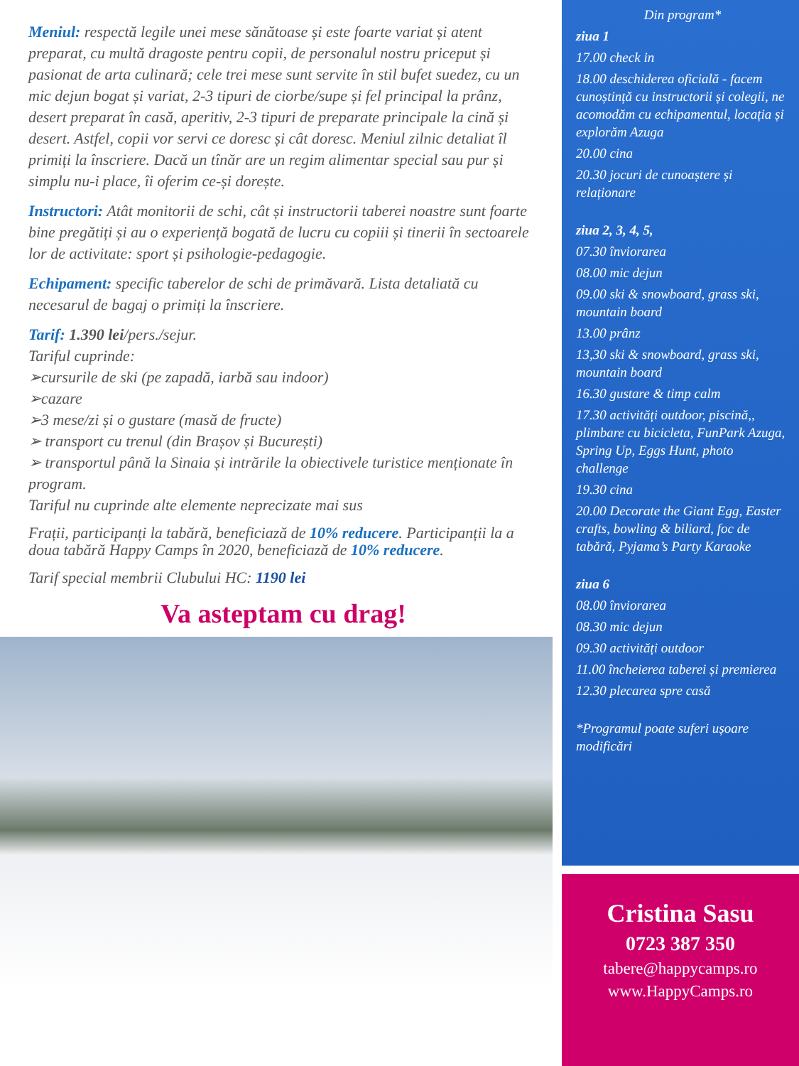Meniul: respectă legile unei mese sănătoase și este foarte variat și atent preparat, cu multă dragoste pentru copii, de personalul nostru priceput și pasionat de arta culinară; cele trei mese sunt servite în stil bufet suedez, cu un mic dejun bogat și variat, 2-3 tipuri de ciorbe/supe și fel principal la prânz, desert preparat în casă, aperitiv, 2-3 tipuri de preparate principale la cină și desert. Astfel, copii vor servi ce doresc și cât doresc. Meniul zilnic detaliat îl primiți la înscriere. Dacă un tînăr are un regim alimentar special sau pur și simplu nu-i place, îi oferim ce-și dorește.
Instructori: Atât monitorii de schi, cât și instructorii taberei noastre sunt foarte bine pregătiți și au o experiență bogată de lucru cu copiii și tinerii în sectoarele lor de activitate: sport și psihologie-pedagogie.
Echipament: specific taberelor de schi de primăvară. Lista detaliată cu necesarul de bagaj o primiți la înscriere.
Tarif: 1.390 lei/pers./sejur.
Tariful cuprinde:
➢cursurile de ski (pe zapadă, iarbă sau indoor)
➢cazare
➢3 mese/zi și o gustare (masă de fructe)
➢ transport cu trenul (din Brașov și București)
➢ transportul până la Sinaia și intrările la obiectivele turistice menționate în program.
Tariful nu cuprinde alte elemente neprecizate mai sus
Frații, participanți la tabără, beneficiază de 10% reducere. Participanții la a doua tabără Happy Camps în 2020, beneficiază de 10% reducere.
Tarif special membrii Clubului HC: 1190 lei
Va asteptam cu drag!
Din program*
ziua 1
17.00 check in
18.00 deschiderea oficială - facem cunoștință cu instructorii și colegii, ne acomodăm cu echipamentul, locația și explorăm Azuga
20.00 cina
20.30 jocuri de cunoaștere și relaționare
ziua 2, 3, 4, 5,
07.30 înviorarea
08.00 mic dejun
09.00 ski & snowboard, grass ski, mountain board
13.00 prânz
13,30 ski & snowboard, grass ski, mountain board
16.30 gustare & timp calm
17.30 activități outdoor, piscină,, plimbare cu bicicleta, FunPark Azuga, Spring Up, Eggs Hunt, photo challenge
19.30 cina
20.00 Decorate the Giant Egg, Easter crafts, bowling & biliard, foc de tabără, Pyjama’s Party Karaoke
ziua 6
08.00 înviorarea
08.30 mic dejun
09.30 activități outdoor
11.00 încheierea taberei și premierea
12.30 plecarea spre casă
*Programul poate suferi ușoare modificări
Cristina Sasu
0723 387 350
tabere@happycamps.ro
www.HappyCamps.ro